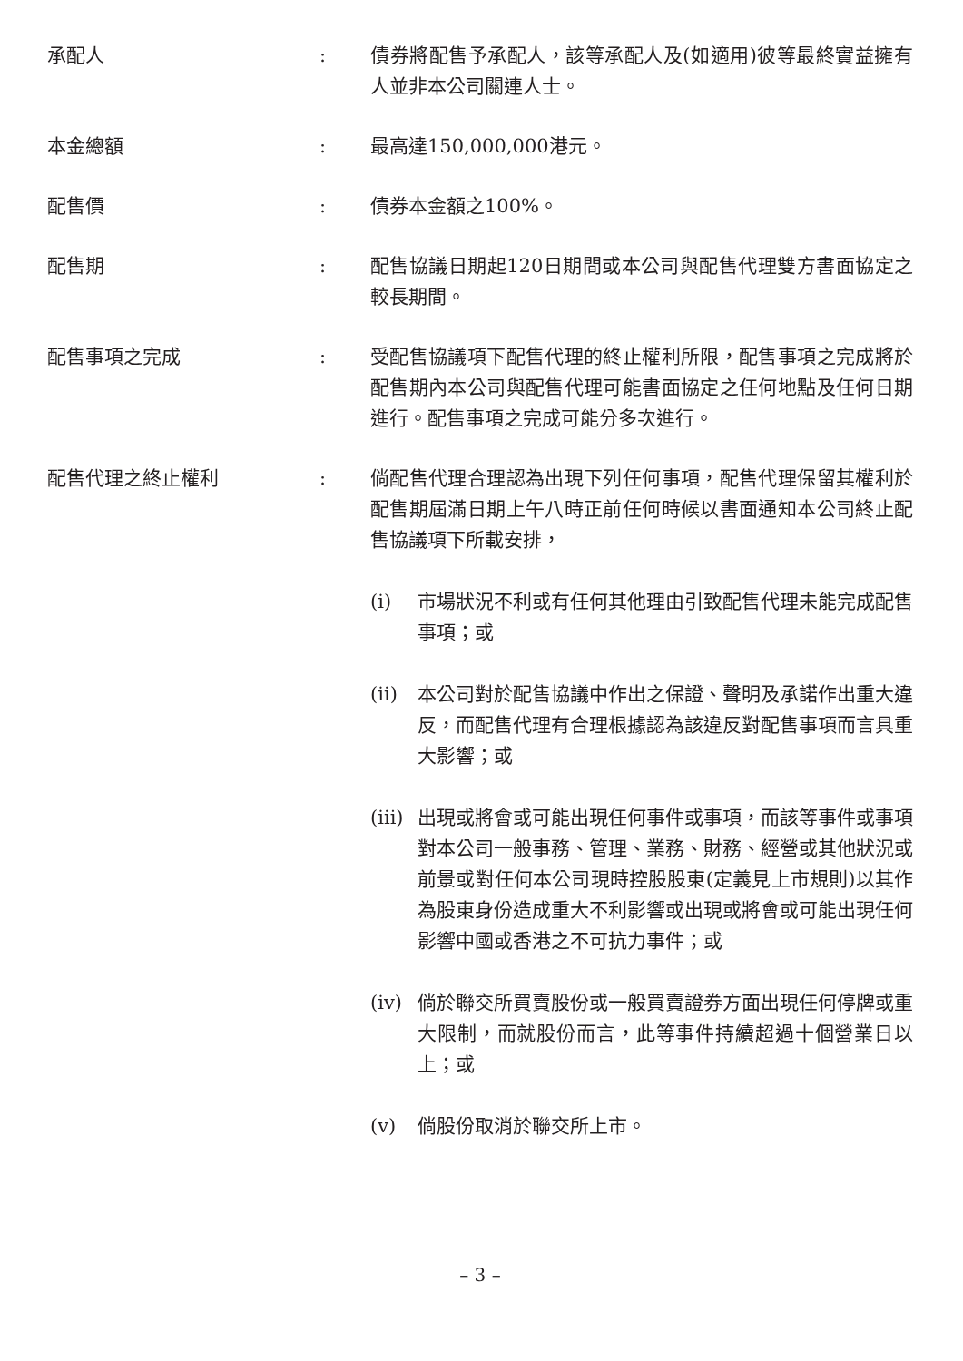承配人 : 債券將配售予承配人，該等承配人及(如適用)彼等最終實益擁有人並非本公司關連人士。
本金總額 : 最高達150,000,000港元。
配售價 : 債券本金額之100%。
配售期 : 配售協議日期起120日期間或本公司與配售代理雙方書面協定之較長期間。
配售事項之完成 : 受配售協議項下配售代理的終止權利所限，配售事項之完成將於配售期內本公司與配售代理可能書面協定之任何地點及任何日期進行。配售事項之完成可能分多次進行。
配售代理之終止權利 : 倘配售代理合理認為出現下列任何事項，配售代理保留其權利於配售期屆滿日期上午八時正前任何時候以書面通知本公司終止配售協議項下所載安排，
(i) 市場狀況不利或有任何其他理由引致配售代理未能完成配售事項；或
(ii) 本公司對於配售協議中作出之保證、聲明及承諾作出重大違反，而配售代理有合理根據認為該違反對配售事項而言具重大影響；或
(iii)
出現或將會或可能出現任何事件或事項，而該等事件或事項對本公司一般事務、管理、業務、財務、經營或其他狀況或前景或對任何本公司現時控股股東(定義見上市規則)以其作為股東身份造成重大不利影響或出現或將會或可能出現任何影響中國或香港之不可抗力事件；或
(iv) 倘於聯交所買賣股份或一般買賣證券方面出現任何停牌或重大限制，而就股份而言，此等事件持續超過十個營業日以上；或
(v) 倘股份取消於聯交所上市。
– 3 –